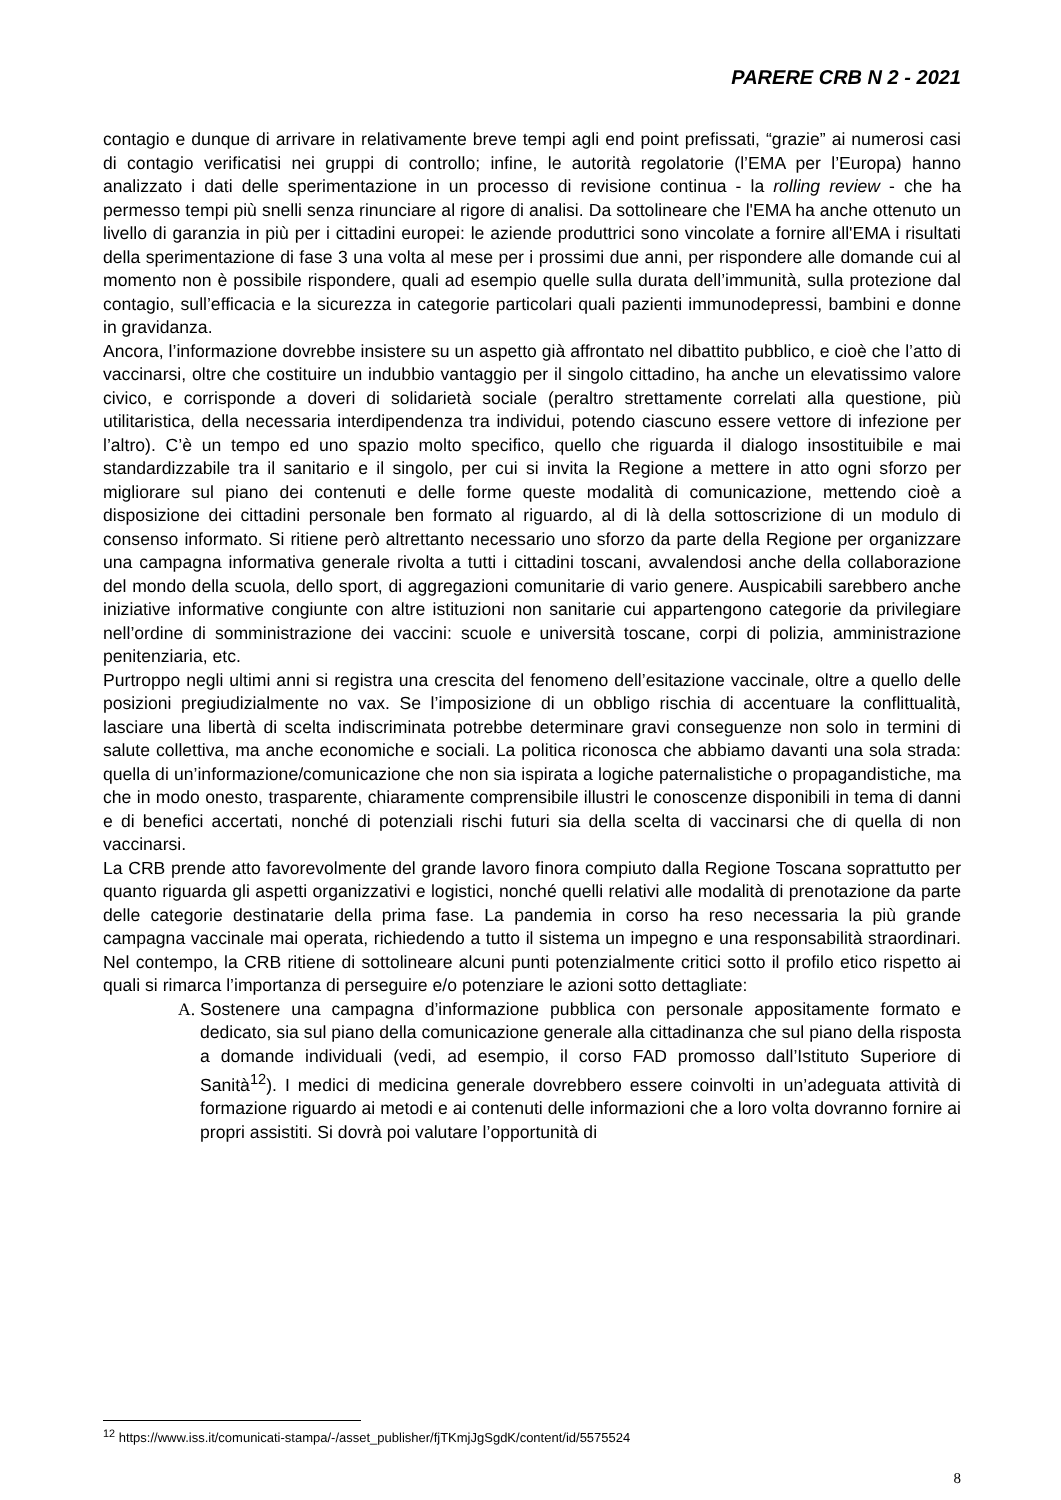PARERE CRB N 2 - 2021
contagio e dunque di arrivare in relativamente breve tempi agli end point prefissati, “grazie” ai numerosi casi di contagio verificatisi nei gruppi di controllo; infine, le autorità regolatorie (l’EMA per l’Europa) hanno analizzato i dati delle sperimentazione in un processo di revisione continua - la rolling review - che ha permesso tempi più snelli senza rinunciare al rigore di analisi. Da sottolineare che l'EMA ha anche ottenuto un livello di garanzia in più per i cittadini europei: le aziende produttrici sono vincolate a fornire all'EMA i risultati della sperimentazione di fase 3 una volta al mese per i prossimi due anni, per rispondere alle domande cui al momento non è possibile rispondere, quali ad esempio quelle sulla durata dell’immunità, sulla protezione dal contagio, sull’efficacia e la sicurezza in categorie particolari quali pazienti immunodepressi, bambini e donne in gravidanza.
Ancora, l’informazione dovrebbe insistere su un aspetto già affrontato nel dibattito pubblico, e cioè che l’atto di vaccinarsi, oltre che costituire un indubbio vantaggio per il singolo cittadino, ha anche un elevatissimo valore civico, e corrisponde a doveri di solidarietà sociale (peraltro strettamente correlati alla questione, più utilitaristica, della necessaria interdipendenza tra individui, potendo ciascuno essere vettore di infezione per l’altro). C’è un tempo ed uno spazio molto specifico, quello che riguarda il dialogo insostituibile e mai standardizzabile tra il sanitario e il singolo, per cui si invita la Regione a mettere in atto ogni sforzo per migliorare sul piano dei contenuti e delle forme queste modalità di comunicazione, mettendo cioè a disposizione dei cittadini personale ben formato al riguardo, al di là della sottoscrizione di un modulo di consenso informato. Si ritiene però altrettanto necessario uno sforzo da parte della Regione per organizzare una campagna informativa generale rivolta a tutti i cittadini toscani, avvalendosi anche della collaborazione del mondo della scuola, dello sport, di aggregazioni comunitarie di vario genere. Auspicabili sarebbero anche iniziative informative congiunte con altre istituzioni non sanitarie cui appartengono categorie da privilegiare nell’ordine di somministrazione dei vaccini: scuole e università toscane, corpi di polizia, amministrazione penitenziaria, etc.
Purtroppo negli ultimi anni si registra una crescita del fenomeno dell’esitazione vaccinale, oltre a quello delle posizioni pregiudizialmente no vax. Se l’imposizione di un obbligo rischia di accentuare la conflittualità, lasciare una libertà di scelta indiscriminata potrebbe determinare gravi conseguenze non solo in termini di salute collettiva, ma anche economiche e sociali. La politica riconosca che abbiamo davanti una sola strada: quella di un’informazione/comunicazione che non sia ispirata a logiche paternalistiche o propagandistiche, ma che in modo onesto, trasparente, chiaramente comprensibile illustri le conoscenze disponibili in tema di danni e di benefici accertati, nonché di potenziali rischi futuri sia della scelta di vaccinarsi che di quella di non vaccinarsi.
La CRB prende atto favorevolmente del grande lavoro finora compiuto dalla Regione Toscana soprattutto per quanto riguarda gli aspetti organizzativi e logistici, nonché quelli relativi alle modalità di prenotazione da parte delle categorie destinatarie della prima fase. La pandemia in corso ha reso necessaria la più grande campagna vaccinale mai operata, richiedendo a tutto il sistema un impegno e una responsabilità straordinari. Nel contempo, la CRB ritiene di sottolineare alcuni punti potenzialmente critici sotto il profilo etico rispetto ai quali si rimarca l’importanza di perseguire e/o potenziare le azioni sotto dettagliate:
A. Sostenere una campagna d’informazione pubblica con personale appositamente formato e dedicato, sia sul piano della comunicazione generale alla cittadinanza che sul piano della risposta a domande individuali (vedi, ad esempio, il corso FAD promosso dall’Istituto Superiore di Sanità<sup>12</sup>). I medici di medicina generale dovrebbero essere coinvolti in un’adeguata attività di formazione riguardo ai metodi e ai contenuti delle informazioni che a loro volta dovranno fornire ai propri assistiti. Si dovrà poi valutare l’opportunità di
<sup>12</sup> https://www.iss.it/comunicati-stampa/-/asset_publisher/fjTKmjJgSgdK/content/id/5575524
8